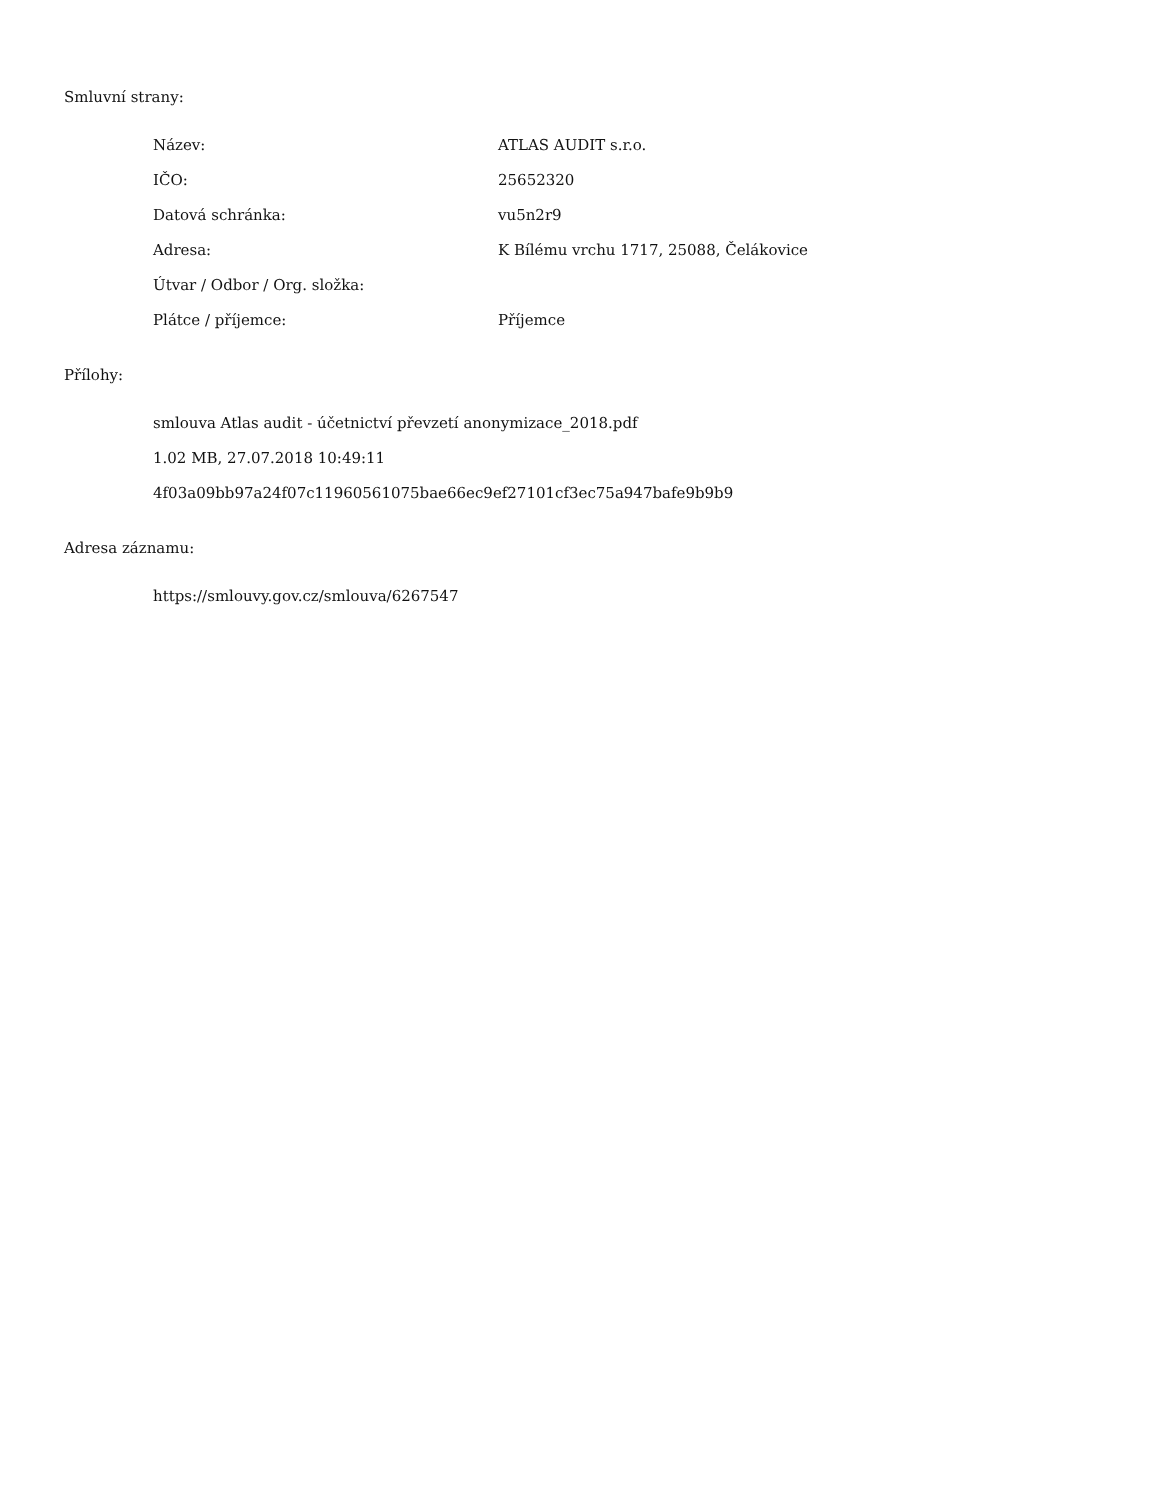Smluvní strany:
| Název: | ATLAS AUDIT s.r.o. |
| IČO: | 25652320 |
| Datová schránka: | vu5n2r9 |
| Adresa: | K Bílému vrchu 1717, 25088, Čelákovice |
| Útvar / Odbor / Org. složka: | |
| Plátce / příjemce: | Příjemce |
Přílohy:
smlouva Atlas audit - účetnictví převzetí anonymizace_2018.pdf
1.02 MB, 27.07.2018 10:49:11
4f03a09bb97a24f07c11960561075bae66ec9ef27101cf3ec75a947bafe9b9b9
Adresa záznamu:
https://smlouvy.gov.cz/smlouva/6267547